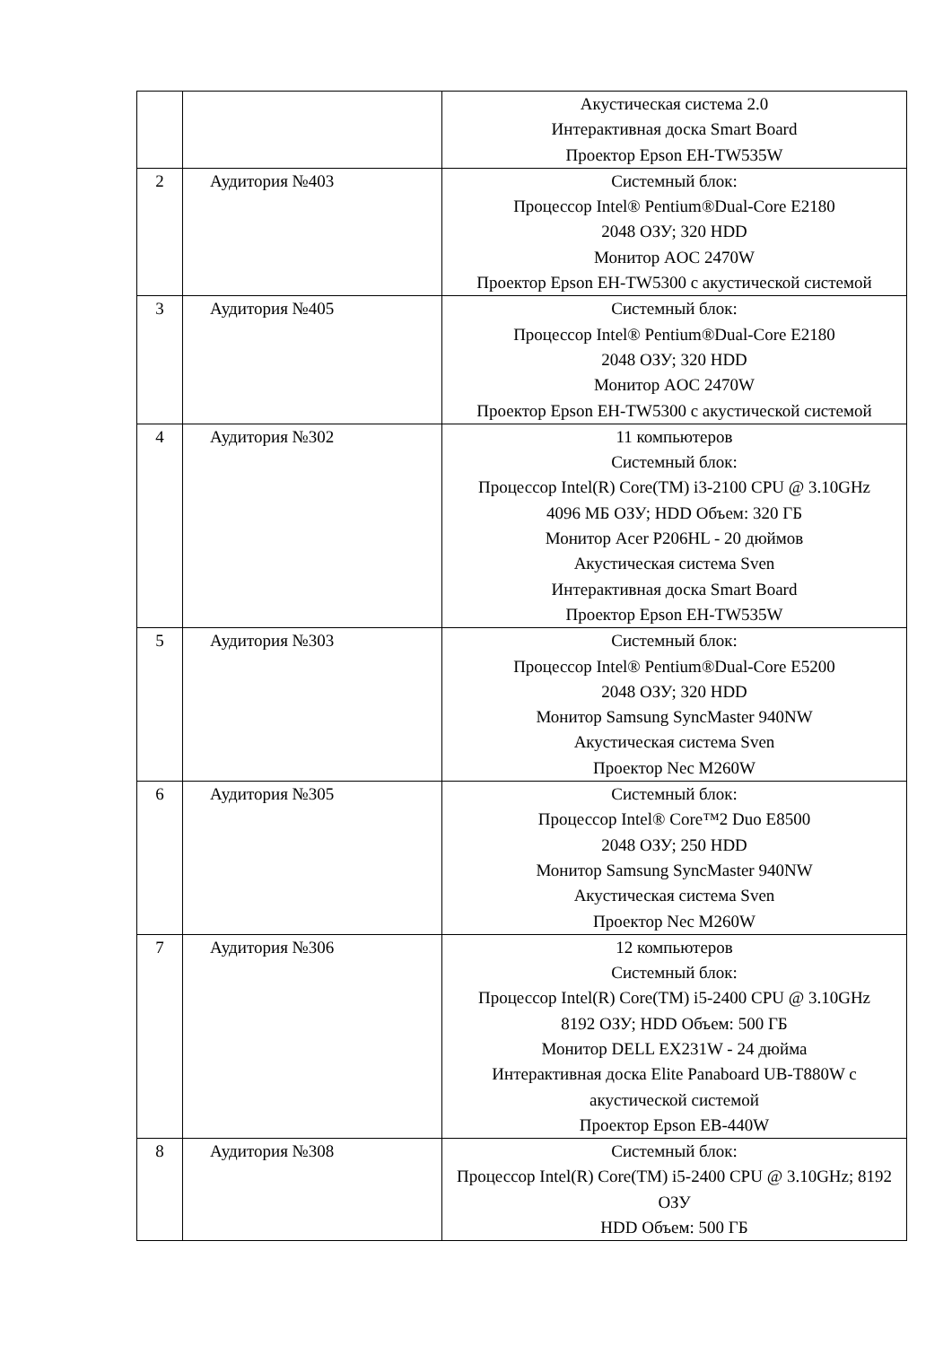| | | Акустическая система 2.0 Интерактивная доска Smart Board Проектор Epson EH-TW535W |
| 2 | Аудитория №403 | Системный блок: Процессор Intel® Pentium®Dual-Core E2180 2048 ОЗУ; 320 HDD Монитор AOC 2470W Проектор Epson EH-TW5300 с акустической системой |
| 3 | Аудитория №405 | Системный блок: Процессор Intel® Pentium®Dual-Core E2180 2048 ОЗУ; 320 HDD Монитор AOC 2470W Проектор Epson EH-TW5300 с акустической системой |
| 4 | Аудитория №302 | 11 компьютеров Системный блок: Процессор Intel(R) Core(TM) i3-2100 CPU @ 3.10GHz 4096 МБ ОЗУ; HDD Объем: 320 ГБ Монитор Acer P206HL - 20 дюймов Акустическая система Sven Интерактивная доска Smart Board Проектор Epson EH-TW535W |
| 5 | Аудитория №303 | Системный блок: Процессор Intel® Pentium®Dual-Core E5200 2048 ОЗУ; 320 HDD Монитор Samsung SyncMaster 940NW Акустическая система Sven Проектор Nec M260W |
| 6 | Аудитория №305 | Системный блок: Процессор Intel® Core™2 Duo E8500 2048 ОЗУ; 250 HDD Монитор Samsung SyncMaster 940NW Акустическая система Sven Проектор Nec M260W |
| 7 | Аудитория №306 | 12 компьютеров Системный блок: Процессор Intel(R) Core(TM) i5-2400 CPU @ 3.10GHz 8192 ОЗУ; HDD Объем: 500 ГБ Монитор DELL EX231W - 24 дюйма Интерактивная доска Elite Panaboard UB-T880W с акустической системой Проектор Epson EB-440W |
| 8 | Аудитория №308 | Системный блок: Процессор Intel(R) Core(TM) i5-2400 CPU @ 3.10GHz; 8192 ОЗУ HDD Объем: 500 ГБ |